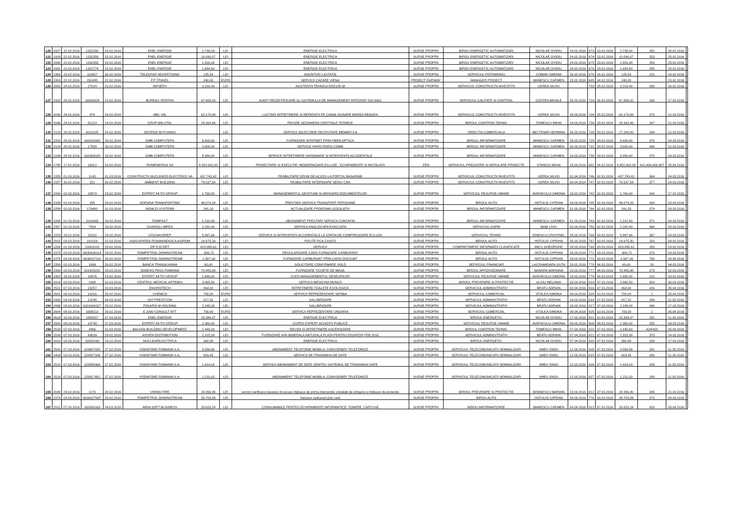| 120 | 1927 | 22.02.2016 | 1332350 | 15.02.2016 | ENEL ENERGIE | 2.738,04 | LEI | ENERGIE ELECTRICA | SURSE PROPRII | BIROU ENERGETIC AUTOMATIZARI | NICOLAE OVIDIU | 24.02.2016 | 673 | 23.02.2016 | 2.738,04 | 252 | 25.02.2016 | |
| 121 | 1929 | 22.02.2016 | 1332359 | 15.02.2016 | ENEL ENERGIE | 10.090,07 | LEI | ENERGIE ELECTRICA | SURSE PROPRII | BIROU ENERGETIC AUTOMATIZARI | NICOLAE OVIDIU | 24.02.2016 | 674 | 23.02.2016 | 10.090,07 | 253 | 25.02.2016 | |
| 122 | 1930 | 22.02.2016 | 1332353 | 15.02.2016 | ENEL ENERGIE | 1.916,38 | LEI | ENERGIE ELECTRICA | SURSE PROPRII | BIROU ENERGETIC AUTOMATIZARI | NICOLAE OVIDIU | 24.02.2016 | 675 | 23.02.2016 | 1.916,38 | 254 | 25.02.2016 | |
| 123 | 1931 | 22.02.2016 | 1307274 | 15.02.2016 | ENEL ENERGIE | 1.654,50 | LEI | ENERGIE ELECTRICA | SURSE PROPRII | BIROU ENERGETIC AUTOMATIZARI | NICOLAE OVIDIU | 24.02.2016 | 676 | 23.02.2016 | 1.654,50 | 255 | 25.02.2016 | |
| 124 | 1968 | 23.02.2016 | 118807 | 08.02.2016 | TELEGRAF ADVERTISING | 125,54 | LEI | ANUNTURI LICITATIE | SURSE PROPRII | SERVICIUL PATRIMONIU | COMAN SIMONA | 26.02.2016 | 678 | 24.02.2016 | 125,54 | 221 | 24.02.2016 | |
| 125 | 1953 | 22.02.2016 | 150435 | 22.02.2016 | FIT TRAVEL | 240,00 | EURO | SERVICII CAZARE VIENA | PROIECT FAIRWAY | MANAGER PROIECT | MANESCU CARMEN | 23.02.2016 | 685 | 24.02.2016 | 240,00 | | 23.02.2016 | |
| 126 | 2050 | 24.02.2016 | 27024 | 23.02.2016 | INFSERV | 3.218,40 | LEI | ASISTENTA TEHNICA DOCLIB 38 | SURSE PROPRII | SERVICIUL CONSTRUCTII INVESTITII | UDREA SILVIU | | 703 | 25.02.2016 | 3.218,40 | 268 | 26.02.2016 | |
| 127 | 2102 | 25.02.2016 | 16000208 | 22.02.2016 | BUREAU VERITAS | 67.909,20 | LEI | AUDIT RECERTIFICARE SL SISTEMULUI DE MANAGEMENT INTEGRAT ISO 9001 | SURSE PROPRII | SERVICIUL CALITATE SI CONTROL | COSTEA MIHALE | 25.03.2016 | 716 | 26.02.2016 | 67.909,20 | 338 | 17.03.2016 | |
| 128 | 2030 | 24.02.2016 | 978 | 24.02.2016 | ABC VAL | 62.170,88 | LEI | LUCTARI INTRETINERE SI REPARATII PE CANAL DUNARE MAREA NEAGRA | SURSE PROPRII | SERVICIUL CONSTRUCTII INVESTITII | UDREA SILVIU | 25.03.2016 | 704 | 25.02.2016 | 62.170,88 | 378 | 21.03.2016 | |
| 129 | 2046 | 24.02.2016 | 51223 | 24.02.2016 | GRUP BIN STAL | 25.363,46 | LEI | REVIZIE SEZONIERA CENTRALE TERMICE | SURSE PROPRII | BIROUL CONTRON TEHNIC | TOMESCU MIHAI | 24.03.2016 | 734 | 29.02.2016 | 25.363,46 | 347 | 21.03.2016 | |
| 130 | 2123 | 26.02.2016 | 6021825 | 24.02.2016 | GEORGE BUTUNOIU | | LEI | SERVICII SELECTARE RECRUTARE MEMBRI CA | SURSE PROPRII | DIRECTIA COMERCIALA | BECTEMIR HERMINA | 26.03.2016 | 728 | 29.02.2016 | 17.280,00 | 344 | 21.03.2016 | |
| 131 | 2200 | 29.02.2016 | 160202600 | 29.02.2016 | GMB COMPUTERS | 6.600,00 | LEI | FURNIZARE INTERNET PRIN FIBRA OPTICA | SURSE PROPRII | BIROUL INFORMATIZARE | MANESCU CARMEN | 29.03.2016 | 729 | 29.02.2016 | 6.600,00 | 375 | 24.03.2016 | |
| 132 | 2124 | 26.02.2016 | 17558 | 26.02.2016 | GMB COMPUTERS | 3.600,00 | LEI | SERVICE HARD RORIS CDMN | SURSE PROPRII | BIROUL INFORMATIZARE | MANESCU CARMEN | 26.03.2016 | 731 | 29.02.2016 | 3.600,00 | 346 | 21.03.2016 | |
| 133 | 2199 | 29.02.2016 | 160300029 | 29.02.2016 | GMB COMPUTERS | 5.850,00 | LEI | SERVICE INTRETINERE HARDWARE SI INTERVENTII ACCIDENTALE | SURSE PROPRII | BIROUL INFORMATIZARE | MANESCU CARMEN | 29.03.2016 | 730 | 29.02.2016 | 5.850,00 | 375 | 24.03.2016 | |
| 134 | 1795 | 17.02.2016 | 16012 | 16.02.2016 | ROMENERGO SA | 4.952.082,00 | LEI | PROIECTARE SI EXECUTIE "MODERNIZARE ECLUZE - ECHIPAMENTE SI INSTALATII | FEN | SERVICIUL PREGATIRE SI DERULARE PROIECTE | STANCIU MIHAI | 15.03.2016 | 681 | 24.02.2016 | 4.952.082,00 | 410,409,408,407 | 05.04.2016 | |
| 135 | 2285 | 01.03.2016 | 1143 | 01.03.2016 | CONSTRUCTII NUCLEARO ELECTRICE SA | 437.743,42 | LEI | REABILITARE DRUM DE ACCES LA PORTUL BASARABI | SURSE PROPRII | SERVICIUL CONSTRUCTII INVESTITII | UDREA SILVIU | 01.04.2016 | 746 | 02.03.2016 | 437.743,42 | 364 | 24.03.2016 | |
| 136 | 2157 | 26.02.2016 | 322 | 26.02.2016 | AMBIENT BUILDING | 76.537,54 | LEI | REABILITARE INTERIOARE SEDIU CAN | SURSE PROPRII | SERVICIUL CONSTRUCTII INVESTITII | UDREA SILVIU | 08.04.2014 | 747 | 02.03.2016 | 76.537,54 | 377 | 24.03.2016 | |
| 137 | 2334 | 02.03.2016 | 18970 | 19.02.2016 | EXPERT AKTIV GROUP | 1.760,00 | LEI | MANAGEMENTUL GESTIUNII SI ARHIVARII DOCUMENTELOR | SURSE PROPRII | SERVICIUL RESURSE UMANE | AVATAVULUI SIMONA | 19.02.2016 | 742 | 02.03.2016 | 1.760,00 | 204 | 17.02.2016 | |
| 138 | 2339 | 02.03.2016 | 155 | 29.02.2016 | DORADA TRANSPORTING | 46.874,28 | LEI | PRESTARI SERVICII TRANSPORT PERSOANE | SURSE PROPRII | BIROUL AUTO | HOTULIG CIPRIAN | 29.03.2016 | 745 | 02.03.2016 | 46.874,28 | 334 | 15.03.2016 | |
| 139 | 2299 | 02.03.2016 | 176400 | 01.03.2016 | INDACO SYSTEMS | 241,33 | LEI | ACTUALIZARE PROGRAM LEGISLATIV | SURSE PROPRII | BIROUL INFORMATIZARE | MANESCU CARMEN | 31.03.2016 | 744 | 02.03.2016 | 241,33 | 374 | 24.03.2016 | |
| 140 | 2265 | 01.03.2016 | 2016065 | 29.02.2016 | ROMFAST | 1.231,90 | LEI | ABONAMENT PRESTARI SERVICII CONTAFIN | SURSE PROPRII | BIROUL INFORMATIZARE | MANESCU CARMEN | 31.03.2016 | 743 | 02.03.2016 | 1.231,90 | 371 | 24.03.2016 | |
| 141 | 2357 | 02.03.2016 | 7504 | 29.02.2016 | GIVAROLI IMPEX | 2.282,40 | LEI | SERVICII ANALIZA APA EVACUATA | SURSE PROPRII | SERVICIUL GAPM | BABI LIVIU | 02.04.2016 | 750 | 02.03.2016 | 2.282,40 | 368 | 24.03.2016 | |
| 142 | 2203 | 29.02.2016 | 15182 | 29.02.2016 | UTILNAVOREP | 5.997,66 | LEI | SERVICII SI INTERVENTII ACCIDENTALE LA STATIA DE COMPRESOARE ECLUZA | SURSE PROPRII | SERVICIUL TEHNIC | IONESCU CRISTINEL | 29.03.2016 | 769 | 03.03.2016 | 5.997,66 | 367 | 24.03.2016 | |
| 143 | 2415 | 03.03.2016 | 141024 | 02.03.2016 | ASIGURAREA ROAMANEASCA ASIROM | 14.675,30 | LEI | POLITE RCA,CASCO | SURSE PROPRII | BIROUL AUTO | HOTULIG CIPRIAN | 05.03.2016 | 767 | 03.03.2016 | 14.675,30 | 283 | 04.03.2016 | |
| 144 | 2284 | 01.03.2016 | 10061016 | 29.02.2016 | ZIP ESCORT | 423.095,62 | LEI | SERVICII | SURSE PROPRII | COMPARTIMENT INFORMATII CLASIFICATE | MICU GHEORGHE | 29.03.2016 | 768 | 03.03.2016 | 423.095,62 | 280 | 03.03.2016 | |
| 145 | 2373 | 03.03.2016 | 6630626114 | 29.02.2016 | ROMPETROL DOWNSTREAM | -306,72 | LEI | REGULARIZARE CARD FURNIZARE CARBURANT | SURSE PROPRII | BIROUL AUTO | HOTULIG CIPRIAN | 29.03.2016 | 771 | 03.03.2016 | -306,72 | 373 | 24.03.2016 | |
| 146 | 2375 | 03.03.2016 | 6630637311 | 29.02.2016 | ROMPETROL DOWNSTREAM | -1.597,30 | LEI | FURNIZARE CARBURANT PRIN CARD DISCIUNT | SURSE PROPRII | BIROUL AUTO | HOTULIG CIPRIAN | 29.03.2016 | 772 | 03.03.2016 | -1.597,30 | 790 | 26.05.2016 | |
| 147 | 2354 | 02.03.2016 | 1699 | 29.02.2016 | BANCA TRANSILVANIA | 60,00 | LEI | SOLICITARE CONFIRMARE SOLD | SURSE PROPRII | SERVICIUL FINANCIAR | LACRAMIOARA GUTA | 29.02.2016 | 778 | 04.03.2016 | 60,00 | 28 | 04.03.2016 | |
| 148 | 2393 | 03.03.2016 | 611425220 | 03.03.2016 | SODEXO PASS ROMANIA | 70.485,98 | LEI | FURNIZARE TICHETE DE MASA | SURSE PROPRII | BIROUL APROVIZIONARE | NANORA MARIANA | 03.03.2016 | 777 | 04.03.2016 | 70.485,98 | 273 | 02.03.2016 | |
| 149 | 1902 | 19.02.2016 | 18976 | 19.02.2016 | EXPERT AKTIV GROUP | 1.680,00 | LEI | CURS MANAGEMENTUL DESEURILOR | SURSE PROPRII | SERVICIUL RESURSE UMANE | AVATAVULUI SIMONA | 19.02.2016 | 774 | 04.03.2016 | 1.680,00 | 218 | 23.02.2016 | |
| 150 | 2414 | 03.03.2016 | 1998 | 02.03.2016 | CENTRUL MEDICAL ARTEMIS | 3.965,50 | LEI | SERVICII MEDICINA MUNCII | SURSE PROPRII | BIROUL PREVENIRE SI PROTECTIE | ALGIU MELANIA | 03.04.2016 | 818 | 07.03.2016 | 3.965,50 | 403 | 30.03.2016 | |
| 151 | 2511 | 07.03.2016 | 23257 | 03.03.2016 | ENVIROTECH | 864,00 | LEI | INTRETINERE TOALETE ECOLOGICE | SURSE PROPRII | SERVICIUL ADMINISTRATIV | BRATU ADRIAN | 03.04.2016 | 816 | 07.03.2016 | 864,00 | 426 | 05.04.2016 | |
| 152 | 2601 | 09.03.2016 | 10216 | 29.02.2016 | CHEMCO | 700,00 | EURO | SERVICII REPREZENTARE SERBIA | SURSE PROPRII | SERVICIUL COMERCIAL | STOLEA SIMONA | 09.04.2016 | 924 | 10.03.2016 | 700,00 | 1 | 05.04.2016 | |
| 153 | 2442 | 04.03.2016 | 12248 | 04.03.2016 | OVI PRESTCON | 817,32 | LEI | SALUBRIZARE | SURSE PROPRII | SERVICIUL ADMINISTRATIV | BRATU ADRIAN | 19.03.2016 | 814 | 07.03.2016 | 817,32 | 294 | 11.03.2016 | |
| 154 | 2449 | 04.03.2016 | 6201600327 | 29.02.2016 | POLARIS M HOLDING | 2.249,38 | LEI | SALUBRIZARE | SURSE PROPRII | SERVICIUL ADMINISTRATIV | BRATU ADRIAN | 19.03.2016 | 817 | 07.03.2016 | 2.249,38 | 340 | 17.03.2016 | |
| 155 | 2604 | 09.03.2016 | 3308213 | 29.02.2016 | E 2000 CONSULT KFT | 700,00 | EURO | SERVICII REPREZENTARE UNGARIA | SURSE PROPRII | SERVICIUL COMERCIAL | STOLEA SIMONA | 09.04.2016 | 925 | 10.03.2016 | 700,00 | 2 | 05.04.2016 | |
| 156 | 2619 | 10.03.2016 | 1854317 | 07.03.2016 | ENEL ENERGIE | 15.394,37 | LEI | ENERGIE ELECTRICA | SURSE PROPRII | BIROUL ENERGETIC | NICOLAE OVIDIU | 17.03.2016 | 921 | 10.03.2016 | 15.394,37 | 292 | 11.03.2016 | |
| 157 | 2580 | 09.03.2016 | 18749 | 07.03.2016 | EXPERT AKTIV GROUP | 2.360,00 | LEI | CURRS EXPERT ACHIZITII PUBLICE | SURSE PROPRII | SERVICIUL RESURSE UMANE | AVATAVULUI SIMONA | 09.03.2016 | 909 | 09.03.2016 | 2.360,00 | 285 | 09.03.2016 | |
| 158 | 2529 | 07.03.2016 | 3466 | 02.03.2016 | BALKAN BUILDING DEVELOPMENT | 1.440,00 | LEI | REVIZII SI INTRETINERE ASCENSOARE | SURSE PROPRII | BIROUL CONTRON TEHNIC | TOMESCU MIHAI | 07.04.2016 | 822 | 07.03.2016 | 1.440,00 | 424/425 | 05.04.2016 | |
| 159 | 2539 | 07.03.2016 | 43639 | 29.02.2016 | AXIVEN DISTRIBUTION | 2.315,38 | LEI | FURNIZARE APA MINERALA NATURALA PLATA PENTRU DOZATOR FEB 2016 | SURSE PROPRII | SERVICIUL ADMINISTRATIV | BRATU ADRIAN | 07.04.2016 | 821 | 07.03.2016 | 2.315,38 | 370 | 24.03.2016 | |
| 160 | 2410 | 03.03.2016 | 16000190 | 23.02.2016 | NUCLEARELECTRICA | 360,99 | LEI | ENERGIE ELECTRICA | SURSE PROPRII | BIROUL ENERGETIC | NICOLAE OVIDIU | 07.04.2016 | 820 | 07.03.2016 | 360,99 | 339 | 17.03.2016 | |
| 161 | 2520 | 07.03.2016 | 228607925 | 27.02.2016 | VODAFONE ROMANIA S.A. | 8.559,96 | LEI | ABONAMENT TELEFONIE MOBILA, CONVORBIRI TELEFONICE | SURSE PROPRII | SERVICIUL TELECOMUNICATII SEMNALIZARI | SMEU RADU | 12.03.2016 | 825 | 07.03.2016 | 8.559,96 | 291 | 11.03.2016 | |
| 162 | 2409 | 03.03.2016 | 228587206 | 27.02.2016 | VODAFONE ROMANIA S.A. | 803,45 | LEI | SERVICII DE TRANSMISII DE DATE | SURSE PROPRII | SERVICIUL TELECOMUNICATII SEMNALIZARI | SMEU RADU | 12.03.2016 | 815 | 07.03.2016 | 803,45 | 290 | 11.03.2016 | |
| 163 | 2518 | 07.03.2016 | 228589366 | 27.02.2016 | VODAFONE ROMANIA S.A. | 1.414,03 | LEI | SERVICII ABONAMENT DE DATE OENTRU SISTEMUL DE TRANSMISII DATE | SURSE PROPRII | SERVICIUL TELECOMUNICATII SEMNALIZARI | SMEU RADU | 12.03.2016 | 826 | 07.03.2016 | 1.414,03 | 289 | 11.03.2016 | |
| 164 | 2519 | 07.03.2016 | 228917682 | 27.02.2016 | VODAFONE ROMANIA S.A. | 1.211,03 | LEI | ABONAMENT TELEFONIE MOBILA, CONVORBIRI TELEFONICE | SURSE PROPRII | SERVICIUL TELECOMUNICATII SEMNALIZARI | SMEU RADU | 12.03.2016 | 827 | 07.03.2016 | 1.211,03 | 288 | 11.03.2016 | |
| 165 | 2044 | 24.02.2016 | 1173 | 24.02.2016 | VIKING FIRE | 24.356,40 | LEI | servicii verificare reparare incarcare mijloace de prima interventie ,instalatii de stingere si mijloace de protectie | SURSE PROPRII | BIROUL PREVENIRE SI PROTECTIE | BRANESCU MARIAN | 23.03.2016 | 812 | 07.03.2016 | 24.356,40 | 345 | 21.03.2016 | |
| 166 | 2374 | 03.03.2016 | 6630627697 | 29.02.2016 | ROMPETROL DOWNSTREAM | 38.705,59 | LEI | funizare carburant prin card | SURSE PROPRII | BIROU AUTO | HOTULIG CIPRIAN | 29.03.2016 | 770 | 03.03.2016 | 38.705,59 | 373 | 24.03.2016 | |
| 167 | 2511 | 07.03.2016 | 160300163 | 04.03.2016 | MIDA SOFT BUSINESS | 33.628,24 | LEI | CONSUMABILE PENTRU ECHIPAMENTE INFORMATICE: TONERE, CARTUSE | SURSE PROPRII | BIROU INFORMATIZARE | MANESCU CARMEN | 04.04.2016 | 813 | 07.03.2016 | 33.628,24 | 420 | 05.04.2016 | |